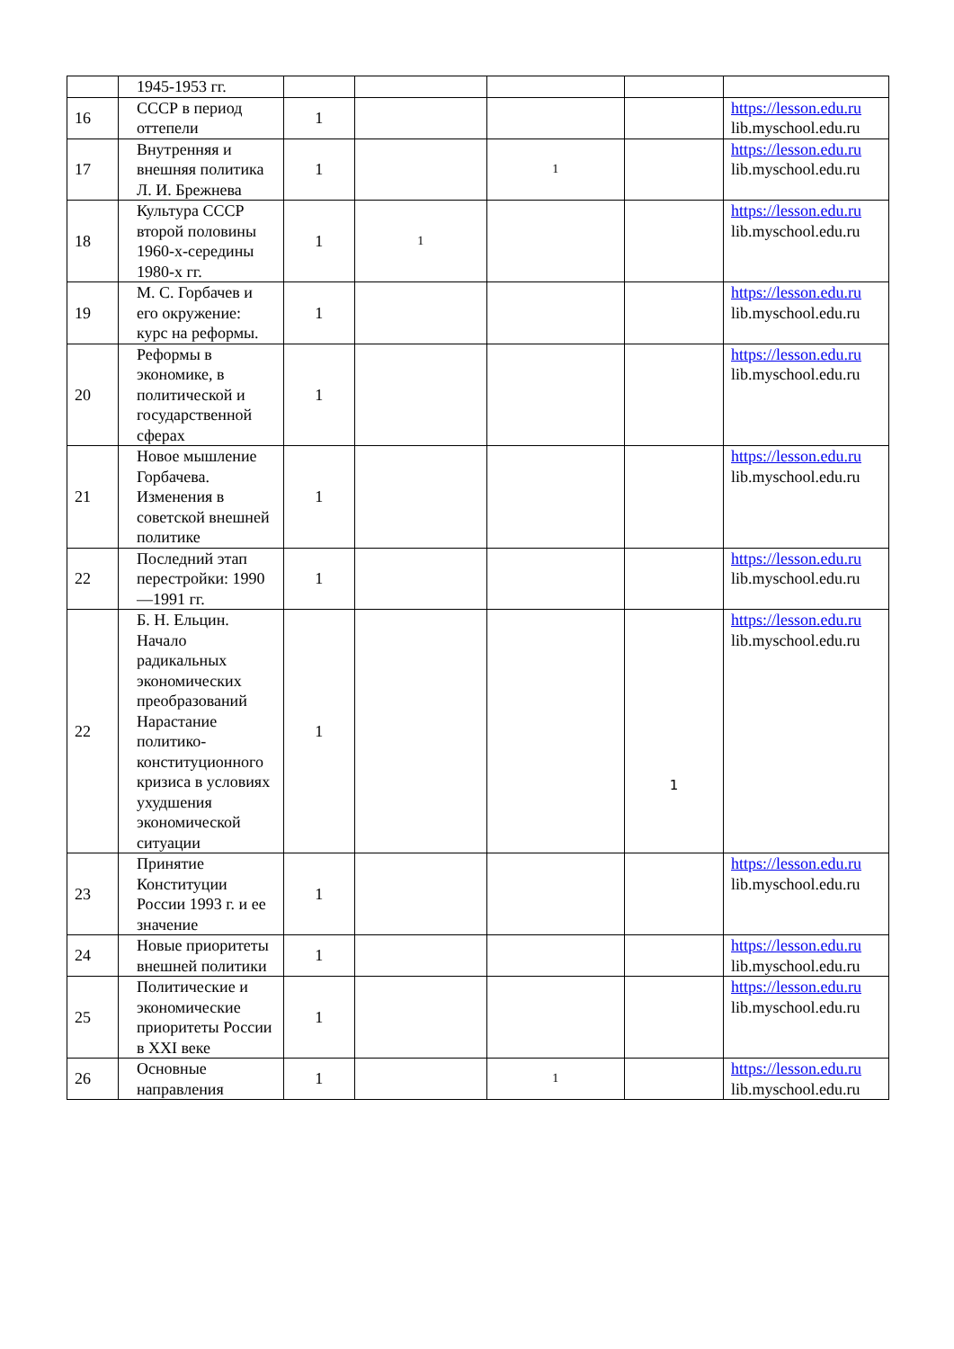| | 1945-1953 гг. | | | | | |
| 16 | СССР в период оттепели | 1 | | | | https://lesson.edu.ru lib.myschool.edu.ru |
| 17 | Внутренняя и внешняя политика Л. И. Брежнева | 1 | | 1 | | https://lesson.edu.ru lib.myschool.edu.ru |
| 18 | Культура СССР второй половины 1960-х-середины 1980-х гг. | 1 | 1 | | | https://lesson.edu.ru lib.myschool.edu.ru |
| 19 | М. С. Горбачев и его окружение: курс на реформы. | 1 | | | | https://lesson.edu.ru lib.myschool.edu.ru |
| 20 | Реформы в экономике, в политической и государственной сферах | 1 | | | | https://lesson.edu.ru lib.myschool.edu.ru |
| 21 | Новое мышление Горбачева. Изменения в советской внешней политике | 1 | | | | https://lesson.edu.ru lib.myschool.edu.ru |
| 22 | Последний этап перестройки: 1990—1991 гг. | 1 | | | | https://lesson.edu.ru lib.myschool.edu.ru |
| 22 | Б. Н. Ельцин. Начало радикальных экономических преобразований Нарастание политико-конституционного кризиса в условиях ухудшения экономической ситуации | 1 | | | 1 | https://lesson.edu.ru lib.myschool.edu.ru |
| 23 | Принятие Конституции России 1993 г. и ее значение | 1 | | | | https://lesson.edu.ru lib.myschool.edu.ru |
| 24 | Новые приоритеты внешней политики | 1 | | | | https://lesson.edu.ru lib.myschool.edu.ru |
| 25 | Политические и экономические приоритеты России в XXI веке | 1 | | | | https://lesson.edu.ru lib.myschool.edu.ru |
| 26 | Основные направления | 1 | | 1 | | https://lesson.edu.ru lib.myschool.edu.ru |